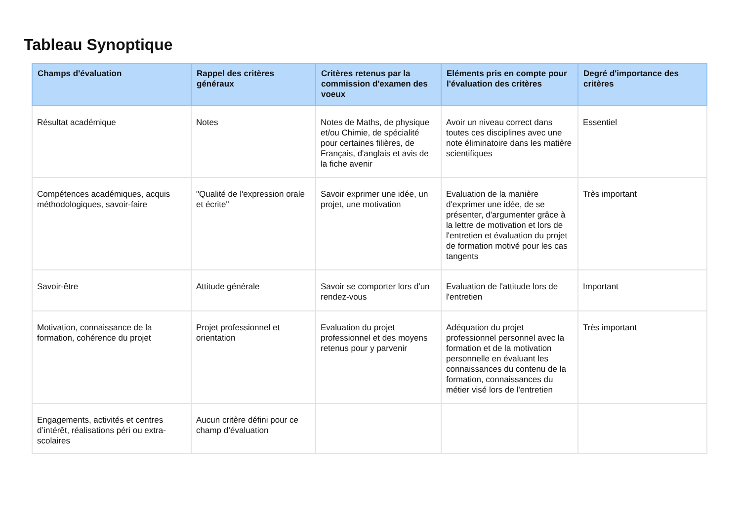Tableau Synoptique
| Champs d'évaluation | Rappel des critères généraux | Critères retenus par la commission d'examen des voeux | Eléments pris en compte pour l'évaluation des critères | Degré d'importance des critères |
| --- | --- | --- | --- | --- |
| Résultat académique | Notes | Notes de Maths, de physique et/ou Chimie, de spécialité pour certaines filières, de Français, d'anglais et avis de la fiche avenir | Avoir un niveau correct dans toutes ces disciplines avec une note éliminatoire dans les matière scientifiques | Essentiel |
| Compétences académiques, acquis méthodologiques, savoir-faire | "Qualité de l'expression orale et écrite" | Savoir exprimer une idée, un projet, une motivation | Evaluation de la manière d'exprimer une idée, de se présenter, d'argumenter grâce à la lettre de motivation et lors de l'entretien et évaluation du projet de formation motivé pour les cas tangents | Très important |
| Savoir-être | Attitude générale | Savoir se comporter lors d'un rendez-vous | Evaluation de l'attitude lors de l'entretien | Important |
| Motivation, connaissance de la formation, cohérence du projet | Projet professionnel et orientation | Evaluation du projet professionnel et des moyens retenus pour y parvenir | Adéquation du projet professionnel personnel avec la formation et de la motivation personnelle en évaluant les connaissances du contenu de la formation, connaissances du métier visé lors de l'entretien | Très important |
| Engagements, activités et centres d’intérêt, réalisations péri ou extra-scolaires | Aucun critère défini pour ce champ d’évaluation | | | |